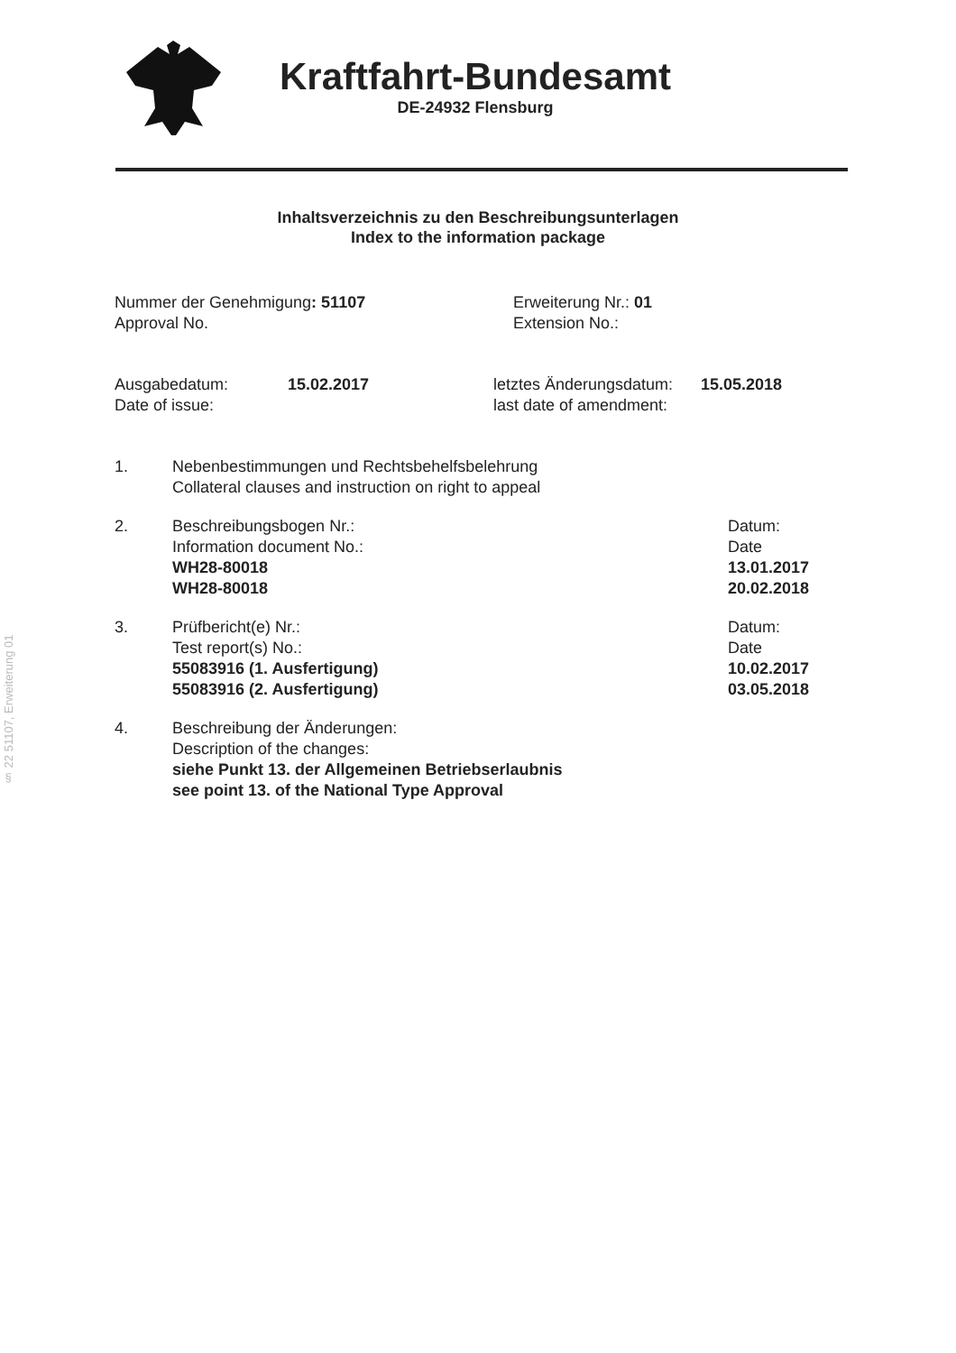§ 22 51107, Erweiterung 01
Kraftfahrt-Bundesamt
DE-24932 Flensburg
Inhaltsverzeichnis zu den Beschreibungsunterlagen
Index to the information package
Nummer der Genehmigung: 51107
Approval No.
Erweiterung Nr.: 01
Extension No.:
Ausgabedatum:
Date of issue:
15.02.2017 letztes Änderungsdatum:
last date of amendment:
15.05.2018
1. Nebenbestimmungen und Rechtsbehelfsbelehrung
Collateral clauses and instruction on right to appeal
2. Beschreibungsbogen Nr.: Datum:
Information document No.: Date
WH28-80018 13.01.2017
WH28-80018 20.02.2018
3. Prüfbericht(e) Nr.: Datum:
Test report(s) No.: Date
55083916 (1. Ausfertigung) 10.02.2017
55083916 (2. Ausfertigung) 03.05.2018
4. Beschreibung der Änderungen:
Description of the changes:
siehe Punkt 13. der Allgemeinen Betriebserlaubnis
see point 13. of the National Type Approval